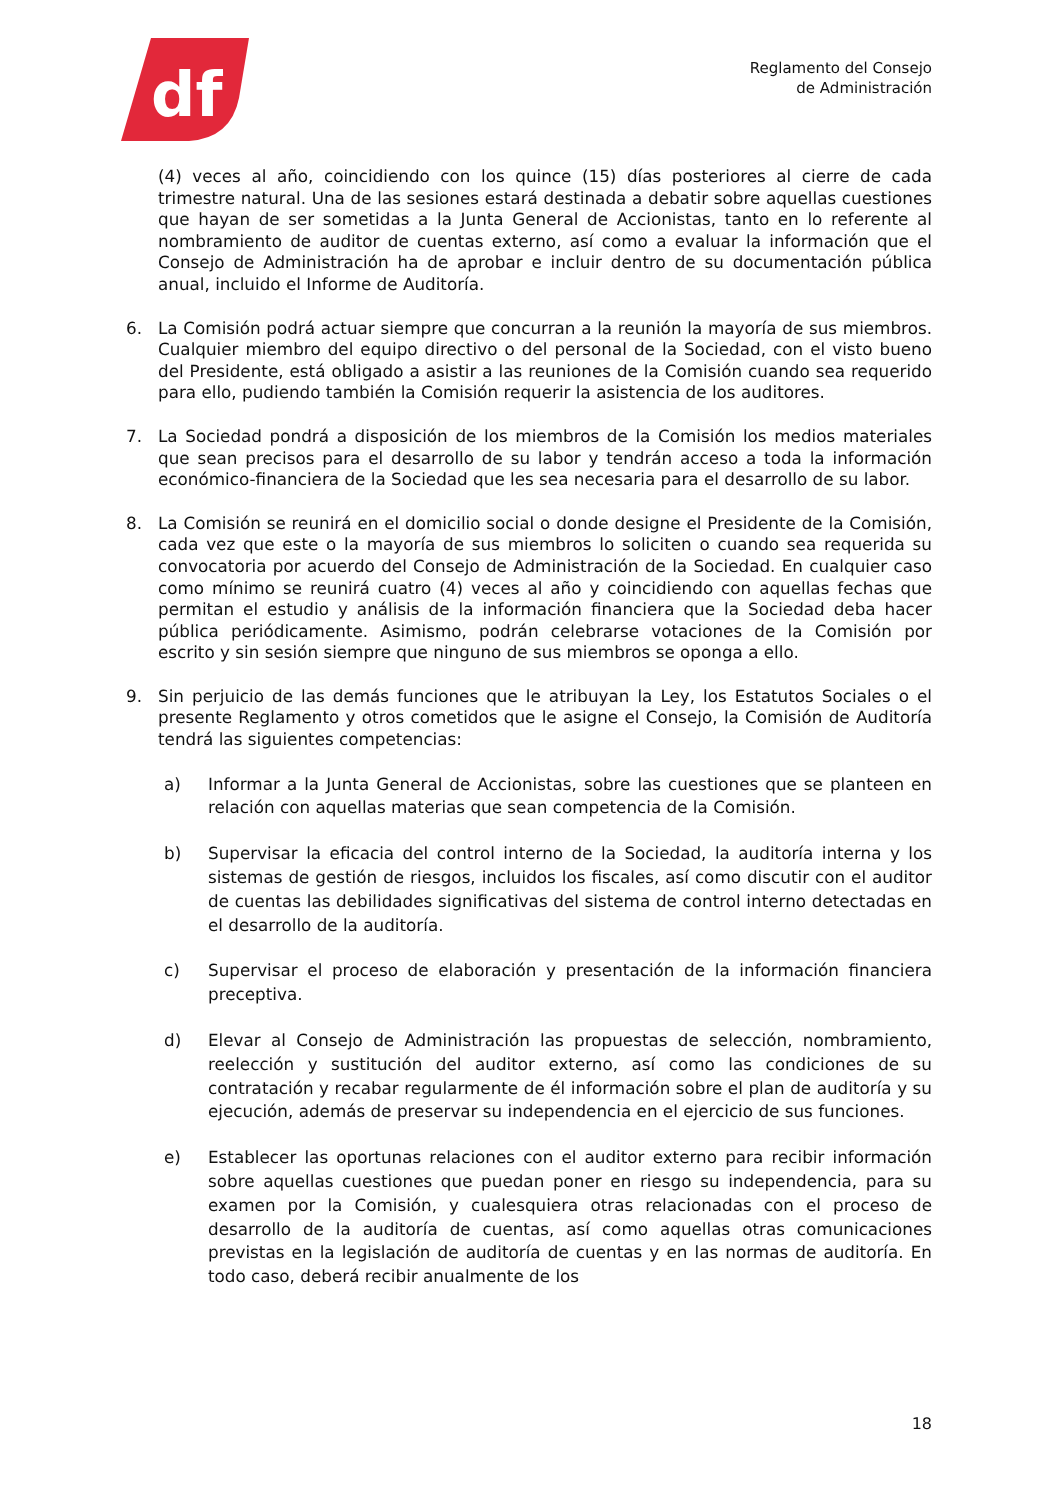df
Reglamento del Consejo
de Administración
(4) veces al año, coincidiendo con los quince (15) días posteriores al cierre de cada trimestre natural. Una de las sesiones estará destinada a debatir sobre aquellas cuestiones que hayan de ser sometidas a la Junta General de Accionistas, tanto en lo referente al nombramiento de auditor de cuentas externo, así como a evaluar la información que el Consejo de Administración ha de aprobar e incluir dentro de su documentación pública anual, incluido el Informe de Auditoría.
6. La Comisión podrá actuar siempre que concurran a la reunión la mayoría de sus miembros. Cualquier miembro del equipo directivo o del personal de la Sociedad, con el visto bueno del Presidente, está obligado a asistir a las reuniones de la Comisión cuando sea requerido para ello, pudiendo también la Comisión requerir la asistencia de los auditores.
7. La Sociedad pondrá a disposición de los miembros de la Comisión los medios materiales que sean precisos para el desarrollo de su labor y tendrán acceso a toda la información económico-financiera de la Sociedad que les sea necesaria para el desarrollo de su labor.
8. La Comisión se reunirá en el domicilio social o donde designe el Presidente de la Comisión, cada vez que este o la mayoría de sus miembros lo soliciten o cuando sea requerida su convocatoria por acuerdo del Consejo de Administración de la Sociedad. En cualquier caso como mínimo se reunirá cuatro (4) veces al año y coincidiendo con aquellas fechas que permitan el estudio y análisis de la información financiera que la Sociedad deba hacer pública periódicamente. Asimismo, podrán celebrarse votaciones de la Comisión por escrito y sin sesión siempre que ninguno de sus miembros se oponga a ello.
9. Sin perjuicio de las demás funciones que le atribuyan la Ley, los Estatutos Sociales o el presente Reglamento y otros cometidos que le asigne el Consejo, la Comisión de Auditoría tendrá las siguientes competencias:
a) Informar a la Junta General de Accionistas, sobre las cuestiones que se planteen en relación con aquellas materias que sean competencia de la Comisión.
b) Supervisar la eficacia del control interno de la Sociedad, la auditoría interna y los sistemas de gestión de riesgos, incluidos los fiscales, así como discutir con el auditor de cuentas las debilidades significativas del sistema de control interno detectadas en el desarrollo de la auditoría.
c) Supervisar el proceso de elaboración y presentación de la información financiera preceptiva.
d) Elevar al Consejo de Administración las propuestas de selección, nombramiento, reelección y sustitución del auditor externo, así como las condiciones de su contratación y recabar regularmente de él información sobre el plan de auditoría y su ejecución, además de preservar su independencia en el ejercicio de sus funciones.
e) Establecer las oportunas relaciones con el auditor externo para recibir información sobre aquellas cuestiones que puedan poner en riesgo su independencia, para su examen por la Comisión, y cualesquiera otras relacionadas con el proceso de desarrollo de la auditoría de cuentas, así como aquellas otras comunicaciones previstas en la legislación de auditoría de cuentas y en las normas de auditoría. En todo caso, deberá recibir anualmente de los
18